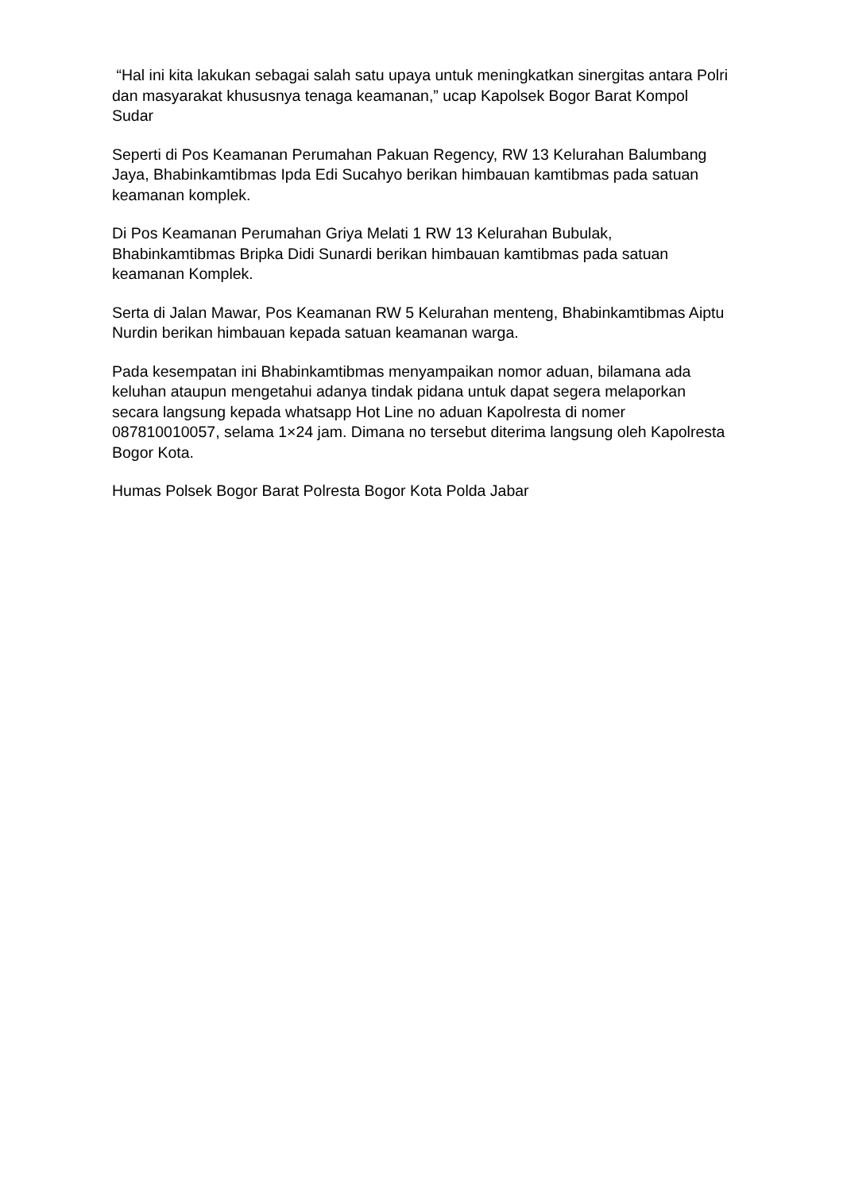“Hal ini kita lakukan sebagai salah satu upaya untuk meningkatkan sinergitas antara Polri dan masyarakat khususnya tenaga keamanan,” ucap Kapolsek Bogor Barat Kompol Sudar
Seperti di Pos Keamanan Perumahan Pakuan Regency, RW 13 Kelurahan Balumbang Jaya, Bhabinkamtibmas Ipda Edi Sucahyo berikan himbauan kamtibmas pada satuan keamanan komplek.
Di Pos Keamanan Perumahan Griya Melati 1 RW 13 Kelurahan Bubulak, Bhabinkamtibmas Bripka Didi Sunardi berikan himbauan kamtibmas pada satuan keamanan Komplek.
Serta di Jalan Mawar, Pos Keamanan RW 5 Kelurahan menteng, Bhabinkamtibmas Aiptu Nurdin berikan himbauan kepada satuan keamanan warga.
Pada kesempatan ini Bhabinkamtibmas menyampaikan nomor aduan, bilamana ada keluhan ataupun mengetahui adanya tindak pidana untuk dapat segera melaporkan secara langsung kepada whatsapp Hot Line no aduan Kapolresta di nomer 087810010057, selama 1×24 jam. Dimana no tersebut diterima langsung oleh Kapolresta Bogor Kota.
Humas Polsek Bogor Barat Polresta Bogor Kota Polda Jabar